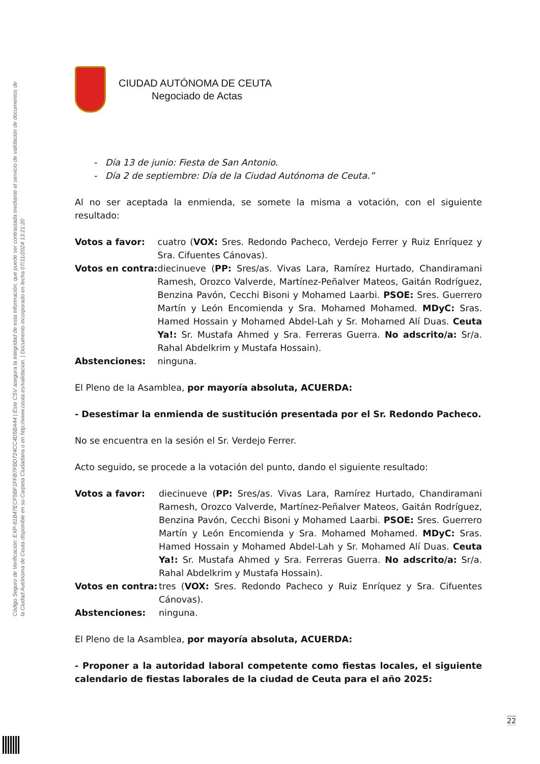Código Seguro de Verificación: EXP-81B47ECF5BF1FFB7FBD724CC4D5BA44 | Este CSV asegura la integridad de esta información, que puede ser contrastada mediante el servicio de validación de documentos de la Ciudad Autónoma de Ceuta disponible en su Carpeta Ciudadana o en http://www.ceuta.es/validacion. | Documento incorporado en fecha 07/11/2024 13:21:20
CIUDAD AUTÓNOMA DE CEUTA
Negociado de Actas
Día 13 de junio: Fiesta de San Antonio.
Día 2 de septiembre: Día de la Ciudad Autónoma de Ceuta.”
Al no ser aceptada la enmienda, se somete la misma a votación, con el siguiente resultado:
| Votos a favor: | cuatro ( VOX: Sres. Redondo Pacheco, Verdejo Ferrer y Ruiz Enríquez y Sra. Cifuentes Cánovas). |
| Votos en contra: | diecinueve ( PP: Sres/as. Vivas Lara, Ramírez Hurtado, Chandiramani Ramesh, Orozco Valverde, Martínez-Peñalver Mateos, Gaitán Rodríguez, Benzina Pavón, Cecchi Bisoni y Mohamed Laarbi. PSOE: Sres. Guerrero Martín y León Encomienda y Sra. Mohamed Mohamed. MDyC: Sras. Hamed Hossain y Mohamed Abdel-Lah y Sr. Mohamed Alí Duas. Ceuta Ya!: Sr. Mustafa Ahmed y Sra. Ferreras Guerra. No adscrito/a: Sr/a. Rahal Abdelkrim y Mustafa Hossain). |
| Abstenciones: | ninguna. |
El Pleno de la Asamblea, por mayoría absoluta, ACUERDA:
- Desestimar la enmienda de sustitución presentada por el Sr. Redondo Pacheco.
No se encuentra en la sesión el Sr. Verdejo Ferrer.
Acto seguido, se procede a la votación del punto, dando el siguiente resultado:
| Votos a favor: | diecinueve ( PP: Sres/as. Vivas Lara, Ramírez Hurtado, Chandiramani Ramesh, Orozco Valverde, Martínez-Peñalver Mateos, Gaitán Rodríguez, Benzina Pavón, Cecchi Bisoni y Mohamed Laarbi. PSOE: Sres. Guerrero Martín y León Encomienda y Sra. Mohamed Mohamed. MDyC: Sras. Hamed Hossain y Mohamed Abdel-Lah y Sr. Mohamed Alí Duas. Ceuta Ya!: Sr. Mustafa Ahmed y Sra. Ferreras Guerra. No adscrito/a: Sr/a. Rahal Abdelkrim y Mustafa Hossain). |
| Votos en contra: | tres ( VOX: Sres. Redondo Pacheco y Ruiz Enríquez y Sra. Cifuentes Cánovas). |
| Abstenciones: | ninguna. |
El Pleno de la Asamblea, por mayoría absoluta, ACUERDA:
- Proponer a la autoridad laboral competente como fiestas locales, el siguiente calendario de fiestas laborales de la ciudad de Ceuta para el año 2025:
22